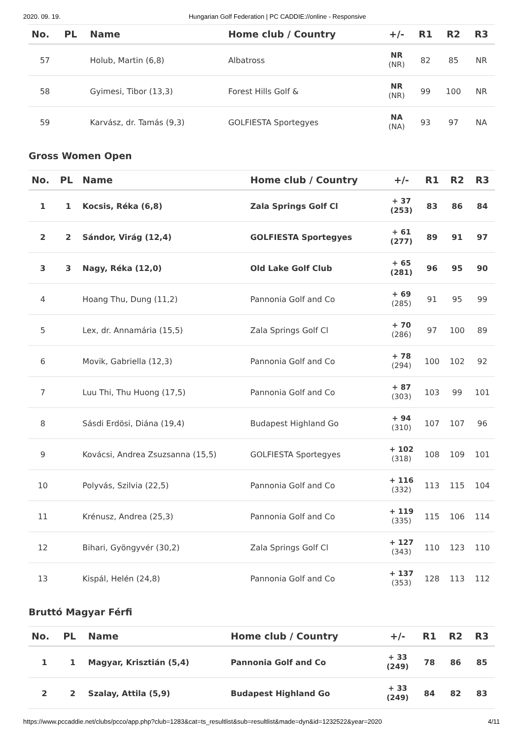2020. 09. 19. Hungarian Golf Federation | PC CADDIE://online - Responsive
| No. | PL | Name | Home club / Country | +/- | R1 | R2 | R3 |
| --- | --- | --- | --- | --- | --- | --- | --- |
| 57 | | Holub, Martin (6,8) | Albatross | NR (NR) | 82 | 85 | NR |
| 58 | | Gyimesi, Tibor (13,3) | Forest Hills Golf & | NR (NR) | 99 | 100 | NR |
| 59 | | Karvász, dr. Tamás (9,3) | GOLFIESTA Sportegyes | NA (NA) | 93 | 97 | NA |
Gross Women Open
| No. | PL | Name | Home club / Country | +/- | R1 | R2 | R3 |
| --- | --- | --- | --- | --- | --- | --- | --- |
| 1 | 1 | Kocsis, Réka (6,8) | Zala Springs Golf Cl | + 37 (253) | 83 | 86 | 84 |
| 2 | 2 | Sándor, Virág (12,4) | GOLFIESTA Sportegyes | + 61 (277) | 89 | 91 | 97 |
| 3 | 3 | Nagy, Réka (12,0) | Old Lake Golf Club | + 65 (281) | 96 | 95 | 90 |
| 4 | | Hoang Thu, Dung (11,2) | Pannonia Golf and Co | + 69 (285) | 91 | 95 | 99 |
| 5 | | Lex, dr. Annamária (15,5) | Zala Springs Golf Cl | + 70 (286) | 97 | 100 | 89 |
| 6 | | Movik, Gabriella (12,3) | Pannonia Golf and Co | + 78 (294) | 100 | 102 | 92 |
| 7 | | Luu Thi, Thu Huong (17,5) | Pannonia Golf and Co | + 87 (303) | 103 | 99 | 101 |
| 8 | | Sásdi Erdösi, Diána (19,4) | Budapest Highland Go | + 94 (310) | 107 | 107 | 96 |
| 9 | | Kovácsi, Andrea Zsuzsanna (15,5) | GOLFIESTA Sportegyes | + 102 (318) | 108 | 109 | 101 |
| 10 | | Polyvás, Szilvia (22,5) | Pannonia Golf and Co | + 116 (332) | 113 | 115 | 104 |
| 11 | | Krénusz, Andrea (25,3) | Pannonia Golf and Co | + 119 (335) | 115 | 106 | 114 |
| 12 | | Bihari, Gyöngyvér (30,2) | Zala Springs Golf Cl | + 127 (343) | 110 | 123 | 110 |
| 13 | | Kispál, Helén (24,8) | Pannonia Golf and Co | + 137 (353) | 128 | 113 | 112 |
Bruttó Magyar Férfi
| No. | PL | Name | Home club / Country | +/- | R1 | R2 | R3 |
| --- | --- | --- | --- | --- | --- | --- | --- |
| 1 | 1 | Magyar, Krisztián (5,4) | Pannonia Golf and Co | + 33 (249) | 78 | 86 | 85 |
| 2 | 2 | Szalay, Attila (5,9) | Budapest Highland Go | + 33 (249) | 84 | 82 | 83 |
https://www.pccaddie.net/clubs/pcco/app.php?club=1283&cat=ts_resultlist&sub=resultlist&made=dyn&id=1232522&year=2020 4/11